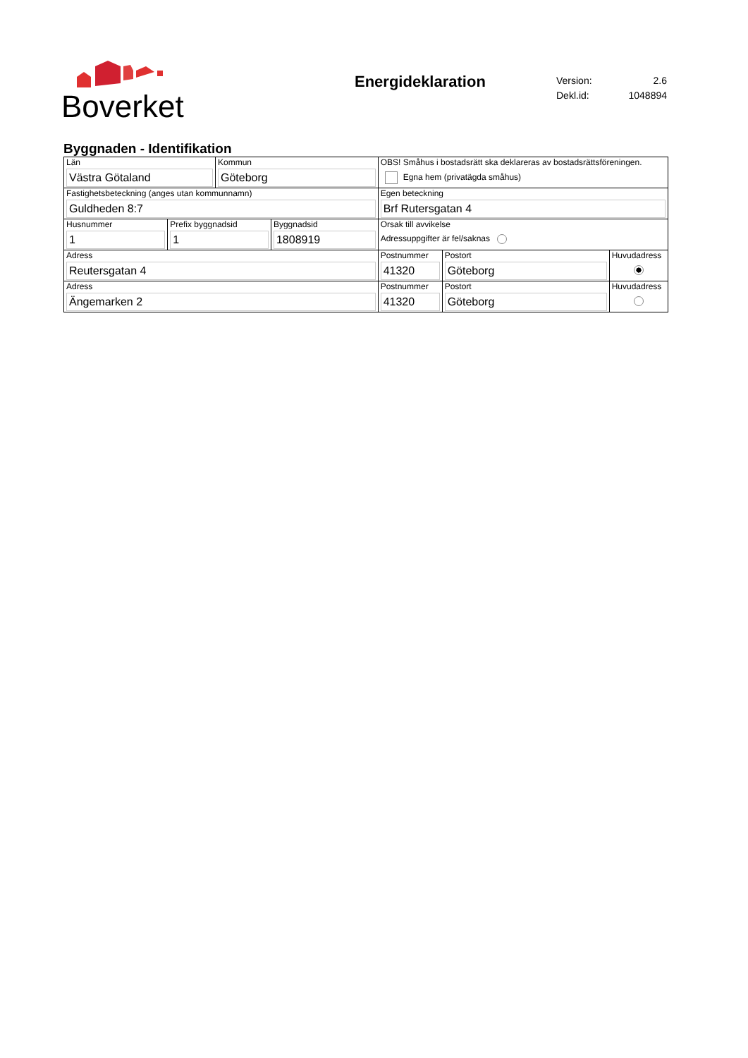Boverket
Energideklaration
| Version: | 2.6 |
| Dekl.id: | 1048894 |
Byggnaden - Identifikation
| Län Västra Götaland | Kommun Göteborg | OBS! Småhus i bostadsrätt ska deklareras av bostadsrättsföreningen. Egna hem (privatägda småhus) | | |
| Fastighetsbeteckning (anges utan kommunnamn) Guldheden 8:7 | | Egen beteckning Brf Rutersgatan 4 | | |
| / Husnummer 1 / Prefix byggnadsid 1 / Byggnadsid 1808919 / | | Orsak till avvikelse Adressuppgifter är fel/saknas | | |
| Adress Reutersgatan 4 | | Postnummer 41320 | Postort Göteborg | Huvudadress |
| Adress Ängemarken 2 | | Postnummer 41320 | Postort Göteborg | Huvudadress |